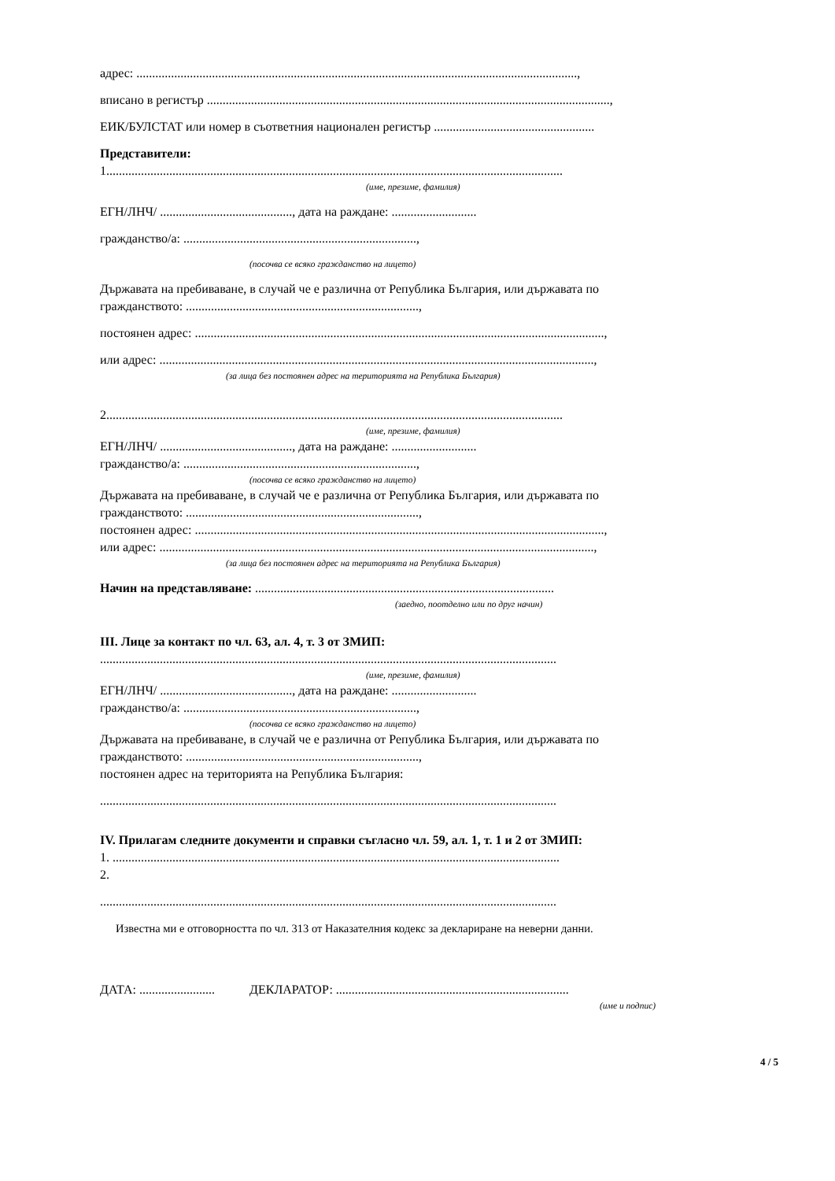адрес: ............................................................................................................................................,
вписано в регистър ................................................................................................................................,
ЕИК/БУЛСТАТ или номер в съответния национален регистър ...................................................
Представители:
1.................................................................................................................................................
(име, презиме, фамилия)
ЕГН/ЛНЧ/ .........................................., дата на раждане: ...........................
гражданство/а: ..........................................................................,
(посочва се всяко гражданство на лицето)
Държавата на пребиваване, в случай че е различна от Република България, или държавата по
гражданството: ..........................................................................,
постоянен адрес: ..................................................................................................................................,
или адрес: ..........................................................................................................................................,
(за лица без постоянен адрес на територията на Република България)
2.................................................................................................................................................
(име, презиме, фамилия)
ЕГН/ЛНЧ/ .........................................., дата на раждане: ...........................
гражданство/а: ..........................................................................,
(посочва се всяко гражданство на лицето)
Държавата на пребиваване, в случай че е различна от Република България, или държавата по
гражданството: ..........................................................................,
постоянен адрес: ..................................................................................................................................,
или адрес: ..........................................................................................................................................,
(за лица без постоянен адрес на територията на Република България)
Начин на представляване: ...............................................................................................
(заедно, поотделно или по друг начин)
III. Лице за контакт по чл. 63, ал. 4, т. 3 от ЗМИП:
.................................................................................................................................................
(име, презиме, фамилия)
ЕГН/ЛНЧ/ .........................................., дата на раждане: ...........................
гражданство/а: ..........................................................................,
(посочва се всяко гражданство на лицето)
Държавата на пребиваване, в случай че е различна от Република България, или държавата по
гражданството: ..........................................................................,
постоянен адрес на територията на Република България:
.................................................................................................................................................
IV. Прилагам следните документи и справки съгласно чл. 59, ал. 1, т. 1 и 2 от ЗМИП:
1. ..............................................................................................................................................
2.
.................................................................................................................................................
Известна ми е отговорността по чл. 313 от Наказателния кодекс за деклариране на неверни данни.
ДАТА: ........................ ДЕКЛАРАТОР: ..........................................................................
(име и подпис)
4 / 5